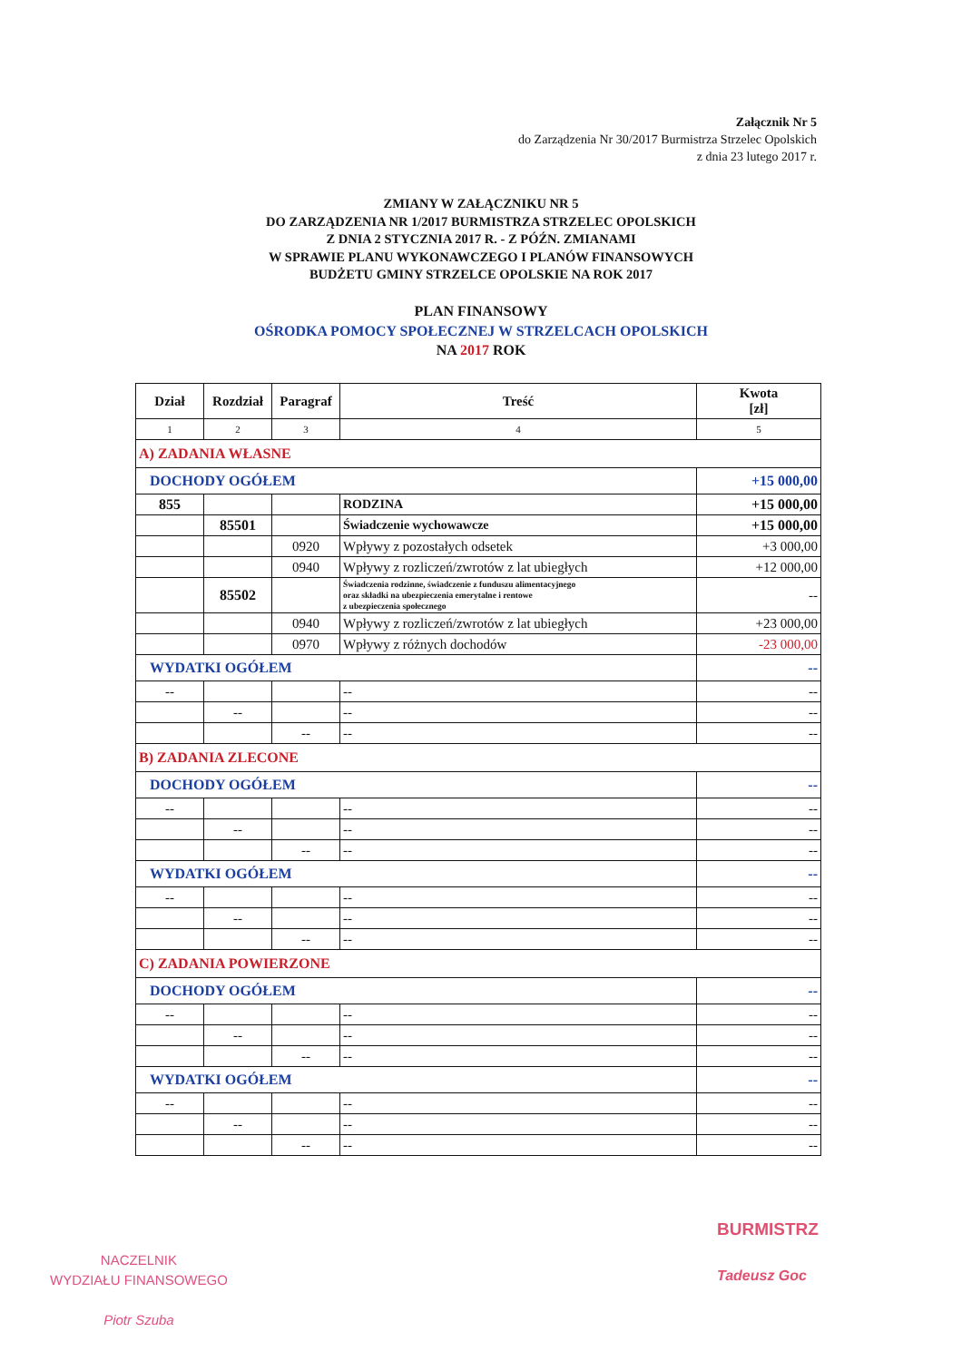Załącznik Nr 5
do Zarządzenia Nr 30/2017 Burmistrza Strzelec Opolskich
z dnia 23 lutego 2017 r.
ZMIANY W ZAŁĄCZNIKU NR 5
DO ZARZĄDZENIA NR 1/2017 BURMISTRZA STRZELEC OPOLSKICH
Z DNIA 2 STYCZNIA 2017 R. - Z PÓŹN. ZMIANAMI
W SPRAWIE PLANU WYKONAWCZEGO I PLANÓW FINANSOWYCH
BUDŻETU GMINY STRZELCE OPOLSKIE NA ROK 2017
PLAN FINANSOWY
OŚRODKA POMOCY SPOŁECZNEJ W STRZELCACH OPOLSKICH
NA 2017 ROK
| Dział | Rozdział | Paragraf | Treść | Kwota [zł] |
| --- | --- | --- | --- | --- |
| 1 | 2 | 3 | 4 | 5 |
| A) ZADANIA WŁASNE | | | | |
| DOCHODY OGÓŁEM | | | | +15 000,00 |
| 855 | | | RODZINA | +15 000,00 |
| | 85501 | | Świadczenie wychowawcze | +15 000,00 |
| | | 0920 | Wpływy z pozostałych odsetek | +3 000,00 |
| | | 0940 | Wpływy z rozliczeń/zwrotów z lat ubiegłych | +12 000,00 |
| | 85502 | | Świadczenia rodzinne, świadczenie z funduszu alimentacyjnego oraz składki na ubezpieczenia emerytalne i rentowe z ubezpieczenia społecznego | -- |
| | | 0940 | Wpływy z rozliczeń/zwrotów z lat ubiegłych | +23 000,00 |
| | | 0970 | Wpływy z różnych dochodów | -23 000,00 |
| WYDATKI OGÓŁEM | | | | -- |
| -- | | | -- | -- |
| | -- | | -- | -- |
| | | -- | -- | -- |
| B) ZADANIA ZLECONE | | | | |
| DOCHODY OGÓŁEM | | | | -- |
| -- | | | -- | -- |
| | -- | | -- | -- |
| | | -- | -- | -- |
| WYDATKI OGÓŁEM | | | | -- |
| -- | | | -- | -- |
| | -- | | -- | -- |
| | | -- | -- | -- |
| C) ZADANIA POWIERZONE | | | | |
| DOCHODY OGÓŁEM | | | | -- |
| -- | | | -- | -- |
| | -- | | -- | -- |
| | | -- | -- | -- |
| WYDATKI OGÓŁEM | | | | -- |
| -- | | | -- | -- |
| | -- | | -- | -- |
| | | -- | -- | -- |
NACZELNIK
WYDZIAŁU FINANSOWEGO
Piotr Szuba
BURMISTRZ
Tadeusz Goc